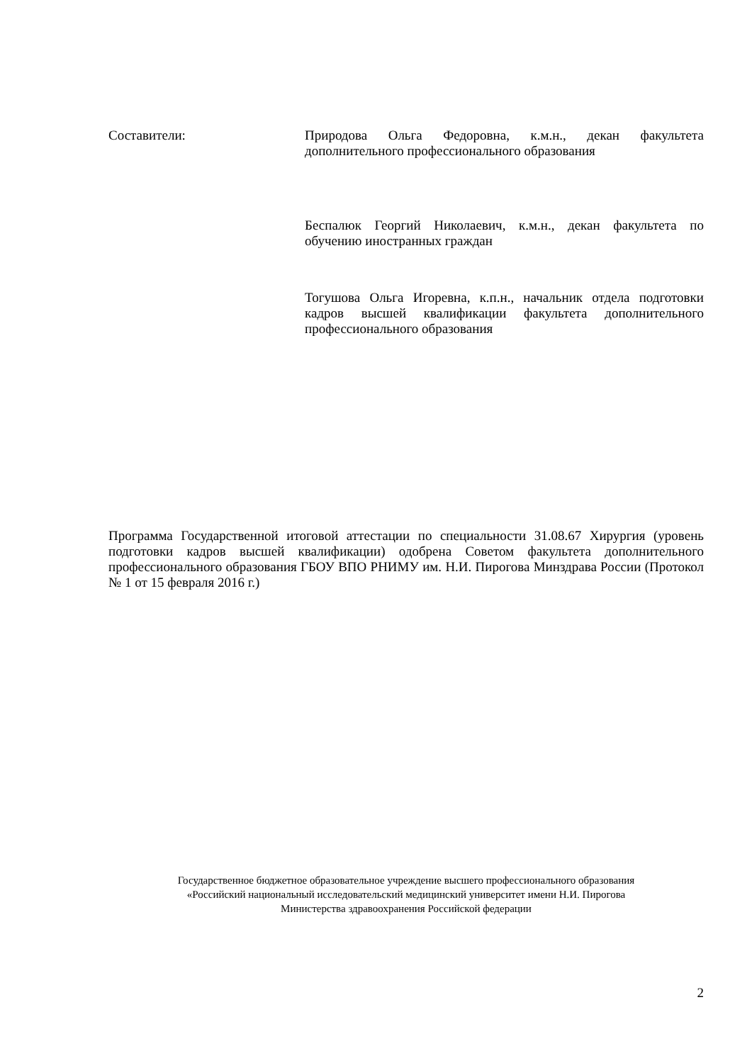Составители: Природова Ольга Федоровна, к.м.н., декан факультета дополнительного профессионального образования
Беспалюк Георгий Николаевич, к.м.н., декан факультета по обучению иностранных граждан
Тогушова Ольга Игоревна, к.п.н., начальник отдела подготовки кадров высшей квалификации факультета дополнительного профессионального образования
Программа Государственной итоговой аттестации по специальности 31.08.67 Хирургия (уровень подготовки кадров высшей квалификации) одобрена Советом факультета дополнительного профессионального образования ГБОУ ВПО РНИМУ им. Н.И. Пирогова Минздрава России (Протокол № 1 от 15 февраля 2016 г.)
Государственное бюджетное образовательное учреждение высшего профессионального образования
«Российский национальный исследовательский медицинский университет имени Н.И. Пирогова
Министерства здравоохранения Российской федерации
2